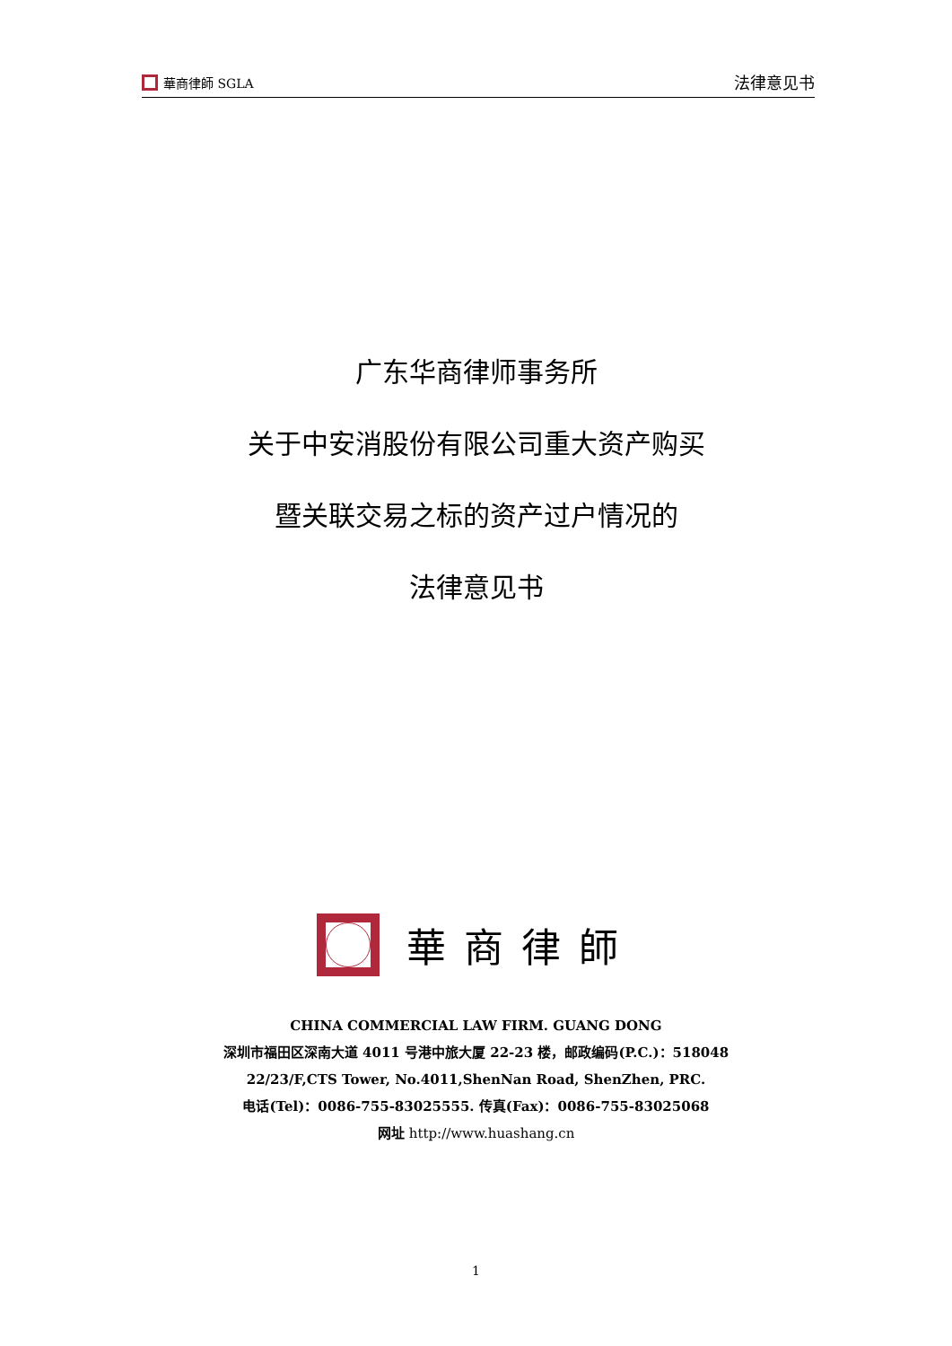華商律師 SGLA
法律意见书
广东华商律师事务所
关于中安消股份有限公司重大资产购买
暨关联交易之标的资产过户情况的
法律意见书
華商律師
CHINA COMMERCIAL LAW FIRM. GUANG DONG
深圳市福田区深南大道 4011 号港中旅大厦 22-23 楼，邮政编码(P.C.)：518048
22/23/F,CTS Tower, No.4011,ShenNan Road, ShenZhen, PRC.
电话(Tel)：0086-755-83025555. 传真(Fax)：0086-755-83025068
网址 http://www.huashang.cn
1